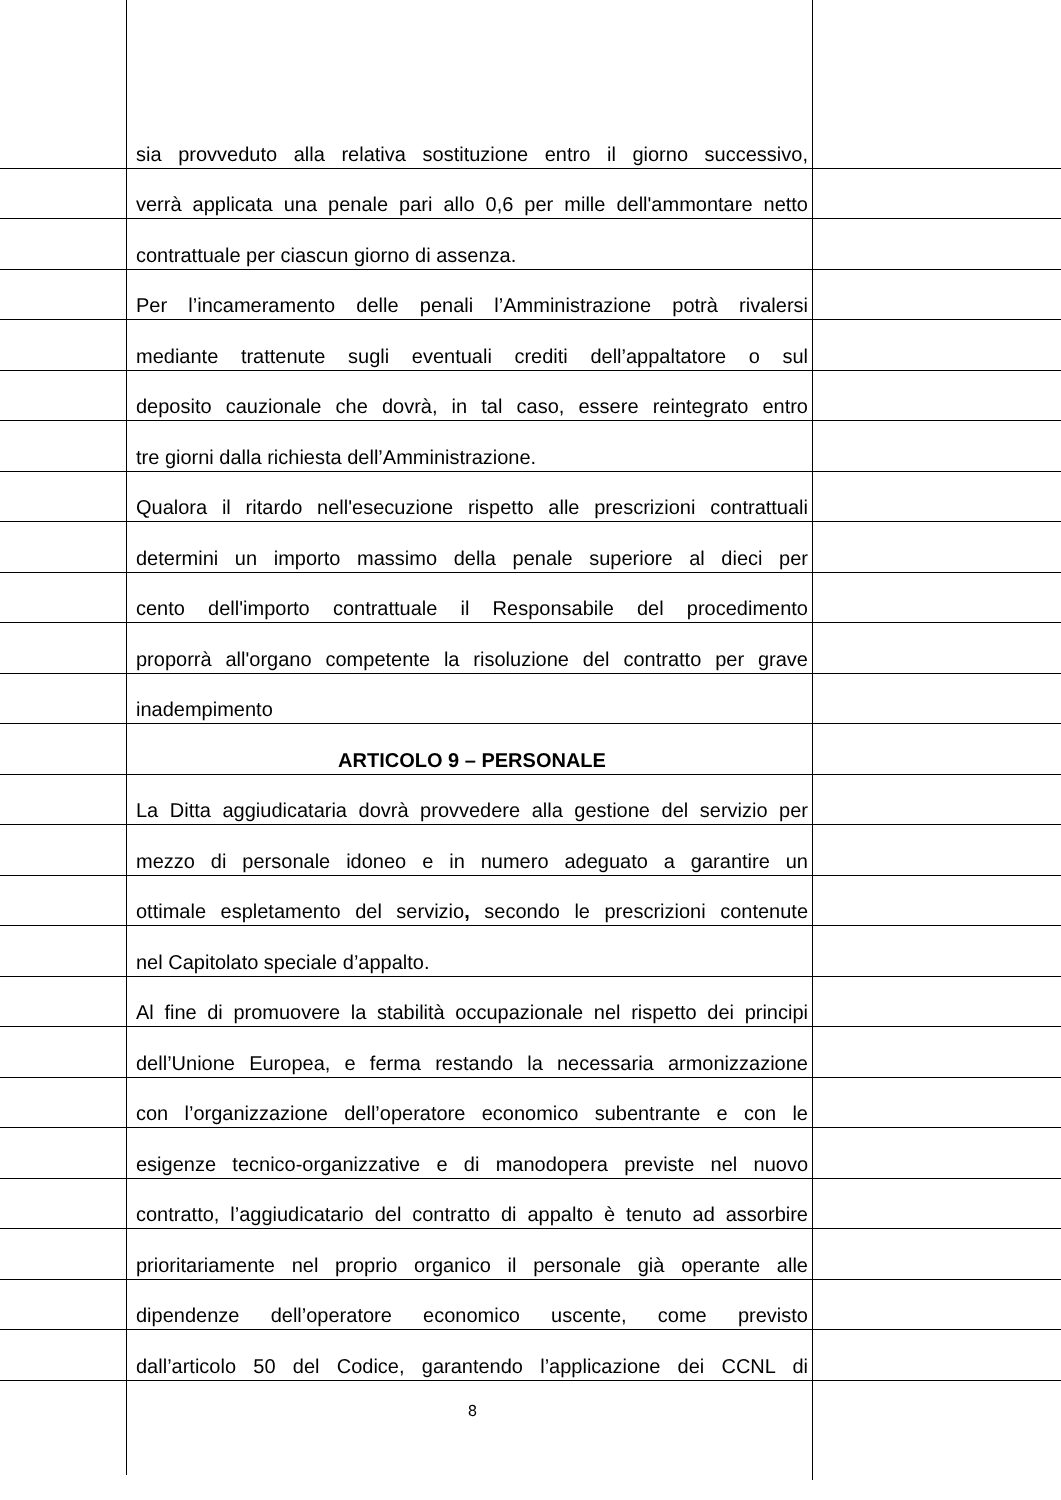sia provveduto alla relativa sostituzione entro il giorno successivo,
verrà applicata una penale pari allo 0,6 per mille dell'ammontare netto
contrattuale per ciascun giorno di assenza.
Per l’incameramento delle penali l’Amministrazione potrà rivalersi
mediante trattenute sugli eventuali crediti dell’appaltatore o sul
deposito cauzionale che dovrà, in tal caso, essere reintegrato entro
tre giorni dalla richiesta dell’Amministrazione.
Qualora il ritardo nell'esecuzione rispetto alle prescrizioni contrattuali
determini un importo massimo della penale superiore al dieci per
cento dell'importo contrattuale il Responsabile del procedimento
proporrà all'organo competente la risoluzione del contratto per grave
inadempimento
ARTICOLO 9 – PERSONALE
La Ditta aggiudicataria dovrà provvedere alla gestione del servizio per
mezzo di personale idoneo e in numero adeguato a garantire un
ottimale espletamento del servizio, secondo le prescrizioni contenute
nel Capitolato speciale d’appalto.
Al fine di promuovere la stabilità occupazionale nel rispetto dei principi
dell’Unione Europea, e ferma restando la necessaria armonizzazione
con l’organizzazione dell’operatore economico subentrante e con le
esigenze tecnico-organizzative e di manodopera previste nel nuovo
contratto, l’aggiudicatario del contratto di appalto è tenuto ad assorbire
prioritariamente nel proprio organico il personale già operante alle
dipendenze dell’operatore economico uscente, come previsto
dall’articolo 50 del Codice, garantendo l’applicazione dei CCNL di
8